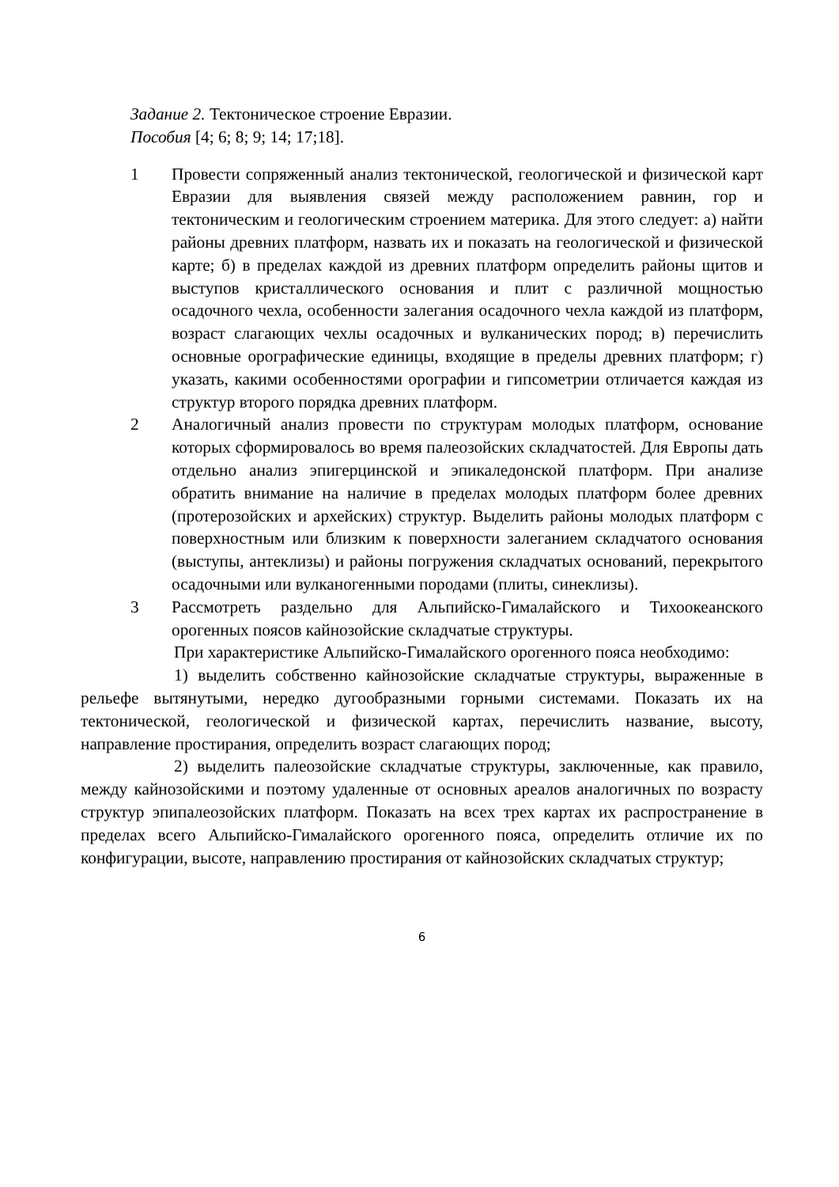Задание 2. Тектоническое строение Евразии.
Пособия [4; 6; 8; 9; 14; 17;18].
1 Провести сопряженный анализ тектонической, геологической и физической карт Евразии для выявления связей между расположением равнин, гор и тектоническим и геологическим строением материка. Для этого следует: а) найти районы древних платформ, назвать их и показать на геологической и физической карте; б) в пределах каждой из древних платформ определить районы щитов и выступов кристаллического основания и плит с различной мощностью осадочного чехла, особенности залегания осадочного чехла каждой из платформ, возраст слагающих чехлы осадочных и вулканических пород; в) перечислить основные орографические единицы, входящие в пределы древних платформ; г) указать, какими особенностями орографии и гипсометрии отличается каждая из структур второго порядка древних платформ.
2 Аналогичный анализ провести по структурам молодых платформ, основание которых сформировалось во время палеозойских складчатостей. Для Европы дать отдельно анализ эпигерцинской и эпикаледонской платформ. При анализе обратить внимание на наличие в пределах молодых платформ более древних (протерозойских и архейских) структур. Выделить районы молодых платформ с поверхностным или близким к поверхности залеганием складчатого основания (выступы, антеклизы) и районы погружения складчатых оснований, перекрытого осадочными или вулканогенными породами (плиты, синеклизы).
3 Рассмотреть раздельно для Альпийско-Гималайского и Тихоокеанского орогенных поясов кайнозойские складчатые структуры.
При характеристике Альпийско-Гималайского орогенного пояса необходимо:
1) выделить собственно кайнозойские складчатые структуры, выраженные в рельефе вытянутыми, нередко дугообразными горными системами. Показать их на тектонической, геологической и физической картах, перечислить название, высоту, направление простирания, определить возраст слагающих пород;
2) выделить палеозойские складчатые структуры, заключенные, как правило, между кайнозойскими и поэтому удаленные от основных ареалов аналогичных по возрасту структур эпипалеозойских платформ. Показать на всех трех картах их распространение в пределах всего Альпийско-Гималайского орогенного пояса, определить отличие их по конфигурации, высоте, направлению простирания от кайнозойских складчатых структур;
6